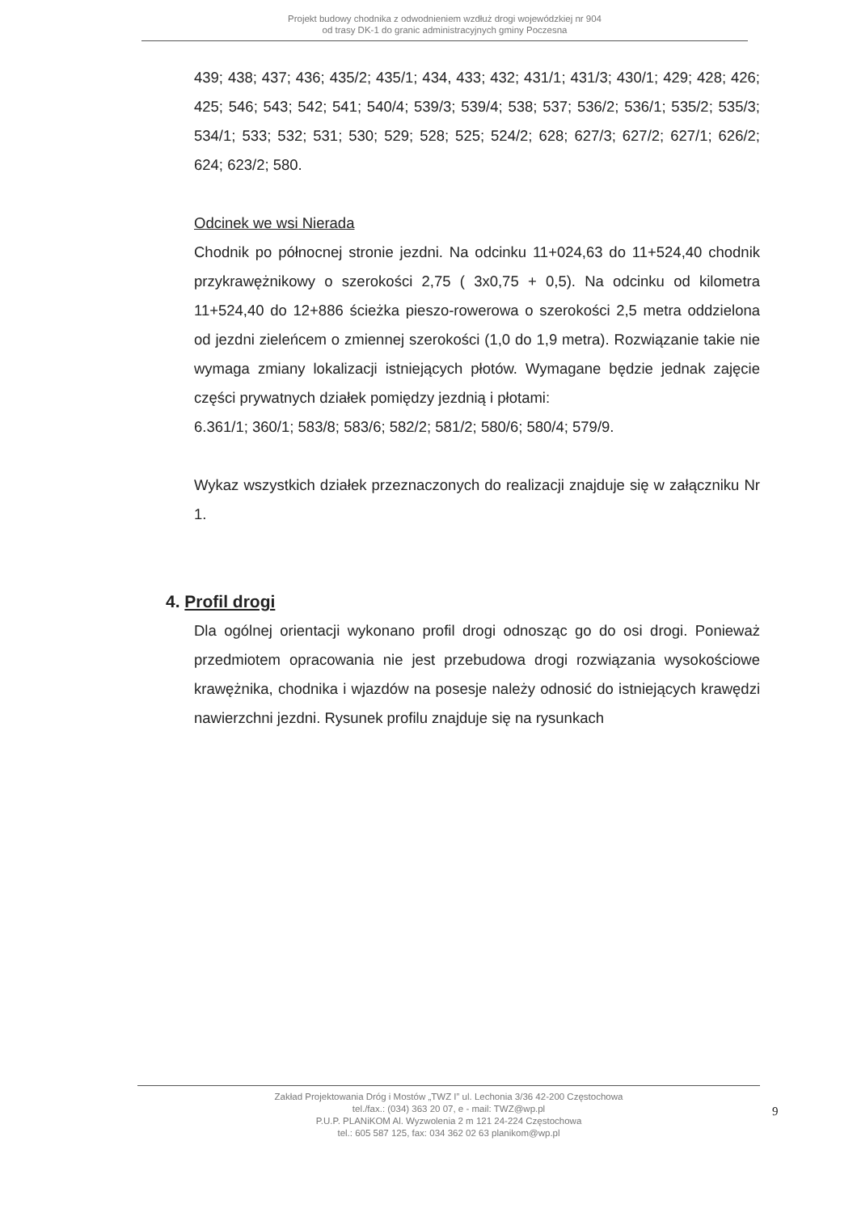Projekt budowy chodnika z odwodnieniem wzdłuż drogi wojewódzkiej nr 904
od trasy DK-1 do granic administracyjnych gminy Poczesna
439; 438; 437; 436; 435/2; 435/1; 434, 433; 432; 431/1; 431/3; 430/1; 429; 428; 426; 425; 546; 543; 542; 541; 540/4; 539/3; 539/4; 538; 537; 536/2; 536/1; 535/2; 535/3; 534/1; 533; 532; 531; 530; 529; 528; 525; 524/2; 628; 627/3; 627/2; 627/1; 626/2; 624; 623/2; 580.
Odcinek we wsi Nierada
Chodnik po północnej stronie jezdni. Na odcinku 11+024,63 do 11+524,40 chodnik przykrawężnikowy o szerokości 2,75 ( 3x0,75 + 0,5). Na odcinku od kilometra 11+524,40 do 12+886 ścieżka pieszo-rowerowa o szerokości 2,5 metra oddzielona od jezdni zieleńcem o zmiennej szerokości (1,0 do 1,9 metra). Rozwiązanie takie nie wymaga zmiany lokalizacji istniejących płotów. Wymagane będzie jednak zajęcie części prywatnych działek pomiędzy jezdnią i płotami:
6.361/1; 360/1; 583/8; 583/6; 582/2; 581/2; 580/6; 580/4; 579/9.
Wykaz wszystkich działek przeznaczonych do realizacji znajduje się w załączniku Nr 1.
4. Profil drogi
Dla ogólnej orientacji wykonano profil drogi odnosząc go do osi drogi. Ponieważ przedmiotem opracowania nie jest przebudowa drogi rozwiązania wysokościowe krawężnika, chodnika i wjazdów na posesje należy odnosić do istniejących krawędzi nawierzchni jezdni. Rysunek profilu znajduje się na rysunkach
Zakład Projektowania Dróg i Mostów „TWZ I” ul. Lechonia 3/36 42-200 Częstochowa
tel./fax.: (034) 363 20 07, e - mail: TWZ@wp.pl
P.U.P. PLANiKOM Al. Wyzwolenia 2 m 121 24-224 Częstochowa
tel.: 605 587 125, fax: 034 362 02 63 planikom@wp.pl
9